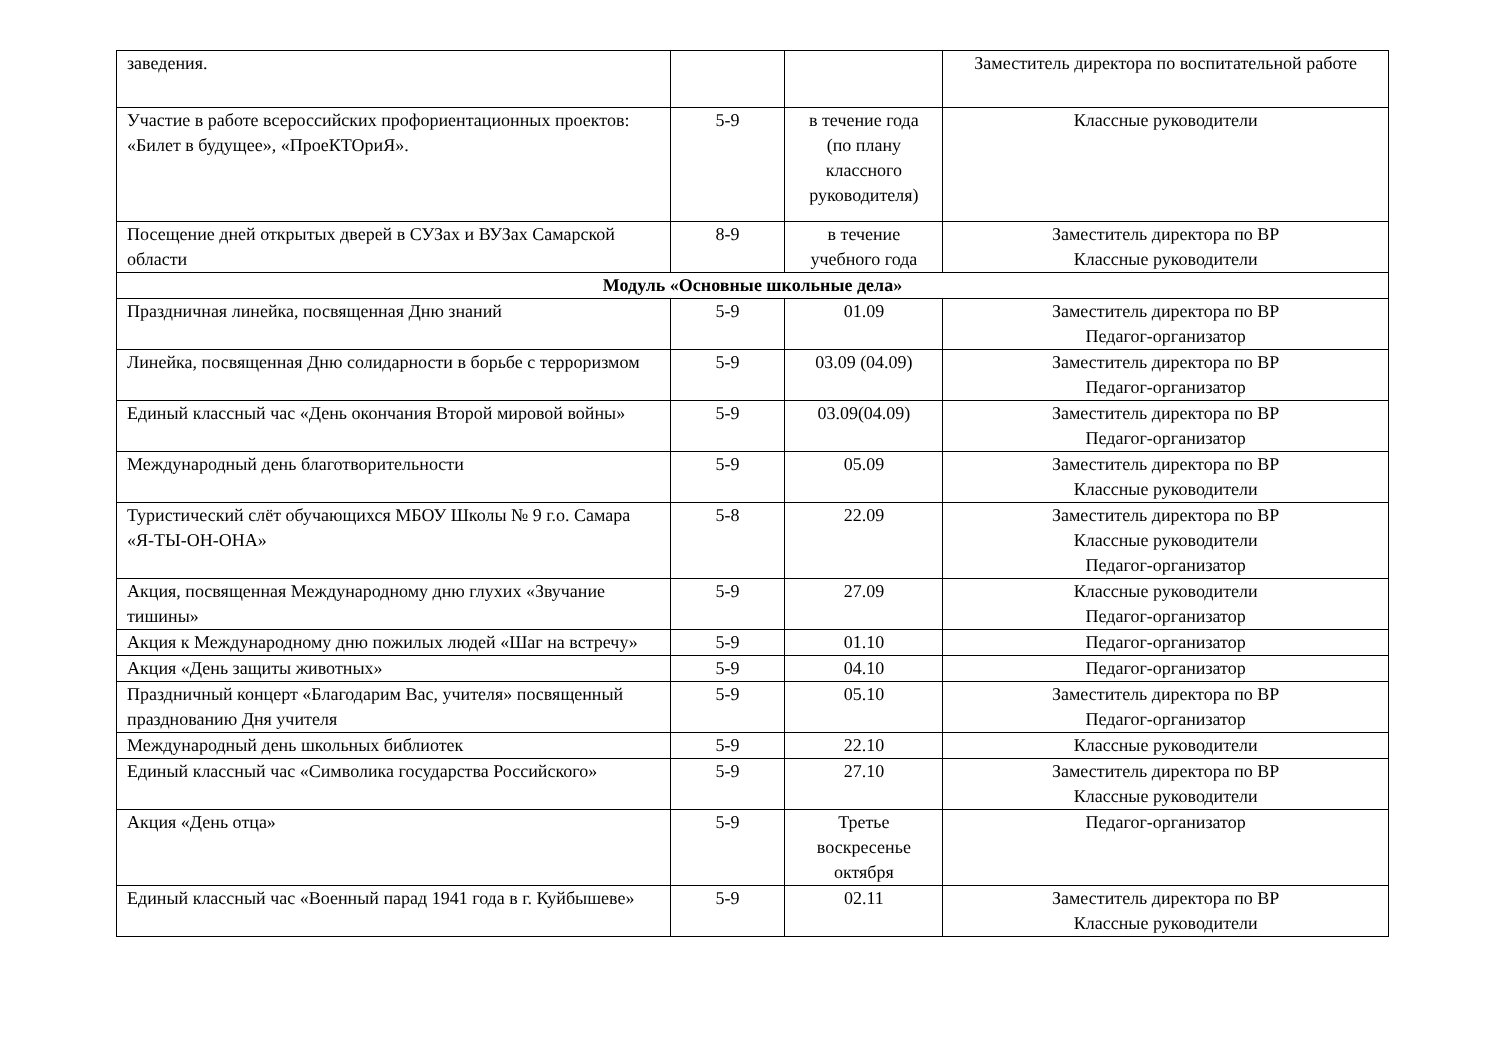| заведения. | | | Заместитель директора по воспитательной работе |
| Участие в работе всероссийских профориентационных проектов: «Билет в будущее», «ПроеКТОриЯ». | 5-9 | в течение года (по плану классного руководителя) | Классные руководители |
| Посещение дней открытых дверей в СУЗах и ВУЗах Самарской области | 8-9 | в течение учебного года | Заместитель директора по ВР Классные руководители |
| Модуль «Основные школьные дела» | | | |
| Праздничная линейка, посвященная Дню знаний | 5-9 | 01.09 | Заместитель директора по ВР Педагог-организатор |
| Линейка, посвященная Дню солидарности в борьбе с терроризмом | 5-9 | 03.09 (04.09) | Заместитель директора по ВР Педагог-организатор |
| Единый классный час «День окончания Второй мировой войны» | 5-9 | 03.09(04.09) | Заместитель директора по ВР Педагог-организатор |
| Международный день благотворительности | 5-9 | 05.09 | Заместитель директора по ВР Классные руководители |
| Туристический слёт обучающихся МБОУ Школы № 9 г.о. Самара «Я-ТЫ-ОН-ОНА» | 5-8 | 22.09 | Заместитель директора по ВР Классные руководители Педагог-организатор |
| Акция, посвященная Международному дню глухих «Звучание тишины» | 5-9 | 27.09 | Классные руководители Педагог-организатор |
| Акция к Международному дню пожилых людей «Шаг на встречу» | 5-9 | 01.10 | Педагог-организатор |
| Акция «День защиты животных» | 5-9 | 04.10 | Педагог-организатор |
| Праздничный концерт «Благодарим Вас, учителя» посвященный празднованию Дня учителя | 5-9 | 05.10 | Заместитель директора по ВР Педагог-организатор |
| Международный день школьных библиотек | 5-9 | 22.10 | Классные руководители |
| Единый классный час «Символика государства Российского» | 5-9 | 27.10 | Заместитель директора по ВР Классные руководители |
| Акция «День отца» | 5-9 | Третье воскресенье октября | Педагог-организатор |
| Единый классный час «Военный парад 1941 года в г. Куйбышеве» | 5-9 | 02.11 | Заместитель директора по ВР Классные руководители |